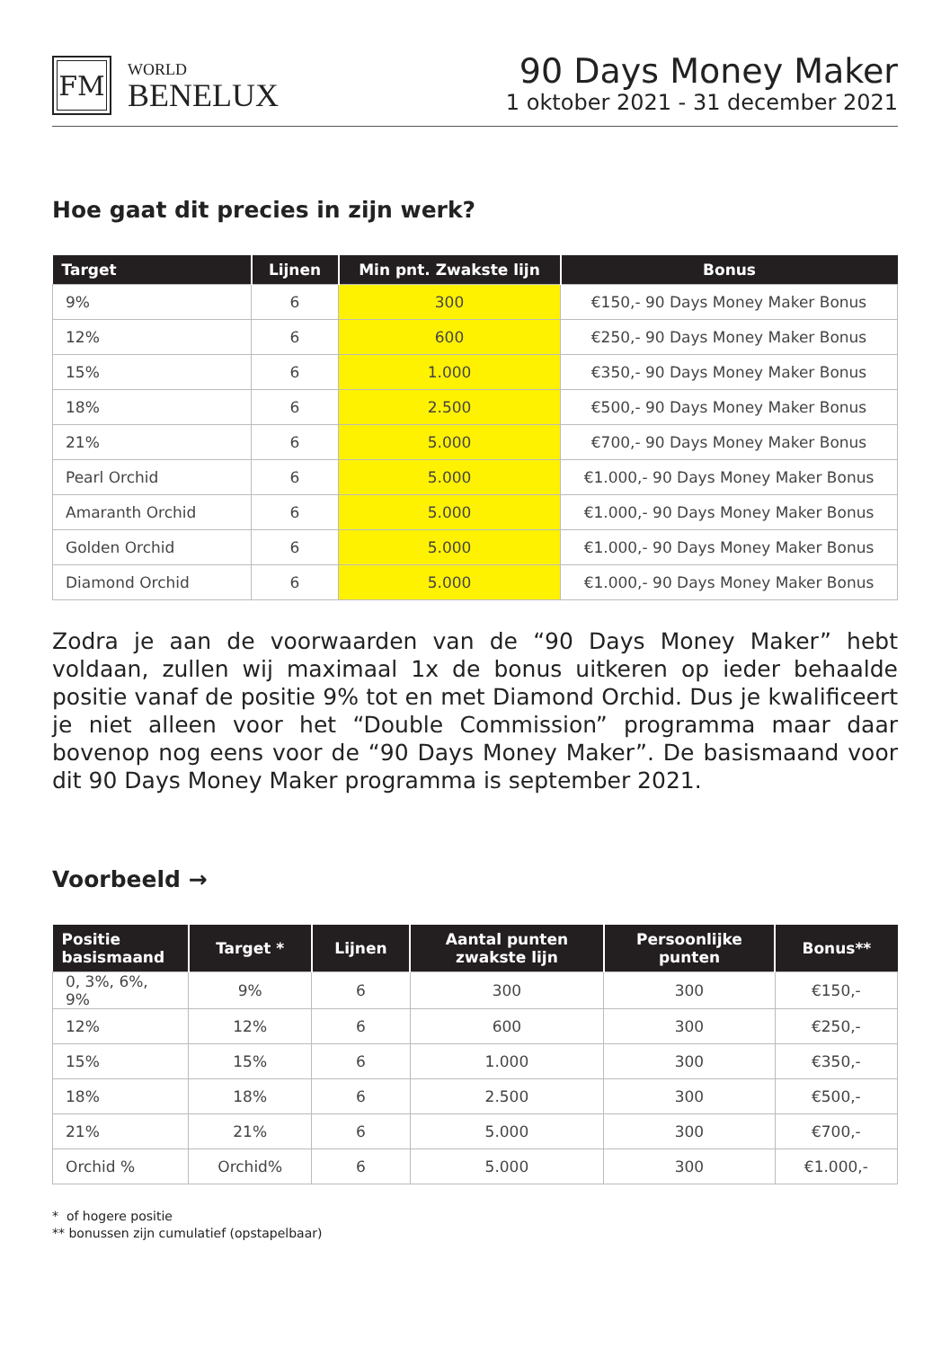FM
WORLD
BENELUX
90 Days Money Maker
1 oktober 2021 - 31 december 2021
Hoe gaat dit precies in zijn werk?
| Target | Lijnen | Min pnt. Zwakste lijn | Bonus |
| --- | --- | --- | --- |
| 9% | 6 | 300 | €150,- 90 Days Money Maker Bonus |
| 12% | 6 | 600 | €250,- 90 Days Money Maker Bonus |
| 15% | 6 | 1.000 | €350,- 90 Days Money Maker Bonus |
| 18% | 6 | 2.500 | €500,- 90 Days Money Maker Bonus |
| 21% | 6 | 5.000 | €700,- 90 Days Money Maker Bonus |
| Pearl Orchid | 6 | 5.000 | €1.000,- 90 Days Money Maker Bonus |
| Amaranth Orchid | 6 | 5.000 | €1.000,- 90 Days Money Maker Bonus |
| Golden Orchid | 6 | 5.000 | €1.000,- 90 Days Money Maker Bonus |
| Diamond Orchid | 6 | 5.000 | €1.000,- 90 Days Money Maker Bonus |
Zodra je aan de voorwaarden van de “90 Days Money Maker” hebt voldaan, zullen wij maximaal 1x de bonus uitkeren op ieder behaalde positie vanaf de positie 9% tot en met Diamond Orchid. Dus je kwalificeert je niet alleen voor het “Double Commission” programma maar daar bovenop nog eens voor de “90 Days Money Maker”. De basismaand voor dit 90 Days Money Maker programma is september 2021.
Voorbeeld →
| Positie basismaand | Target * | Lijnen | Aantal punten zwakste lijn | Persoonlijke punten | Bonus** |
| --- | --- | --- | --- | --- | --- |
| 0, 3%, 6%, 9% | 9% | 6 | 300 | 300 | €150,- |
| 12% | 12% | 6 | 600 | 300 | €250,- |
| 15% | 15% | 6 | 1.000 | 300 | €350,- |
| 18% | 18% | 6 | 2.500 | 300 | €500,- |
| 21% | 21% | 6 | 5.000 | 300 | €700,- |
| Orchid % | Orchid% | 6 | 5.000 | 300 | €1.000,- |
* of hogere positie
** bonussen zijn cumulatief (opstapelbaar)